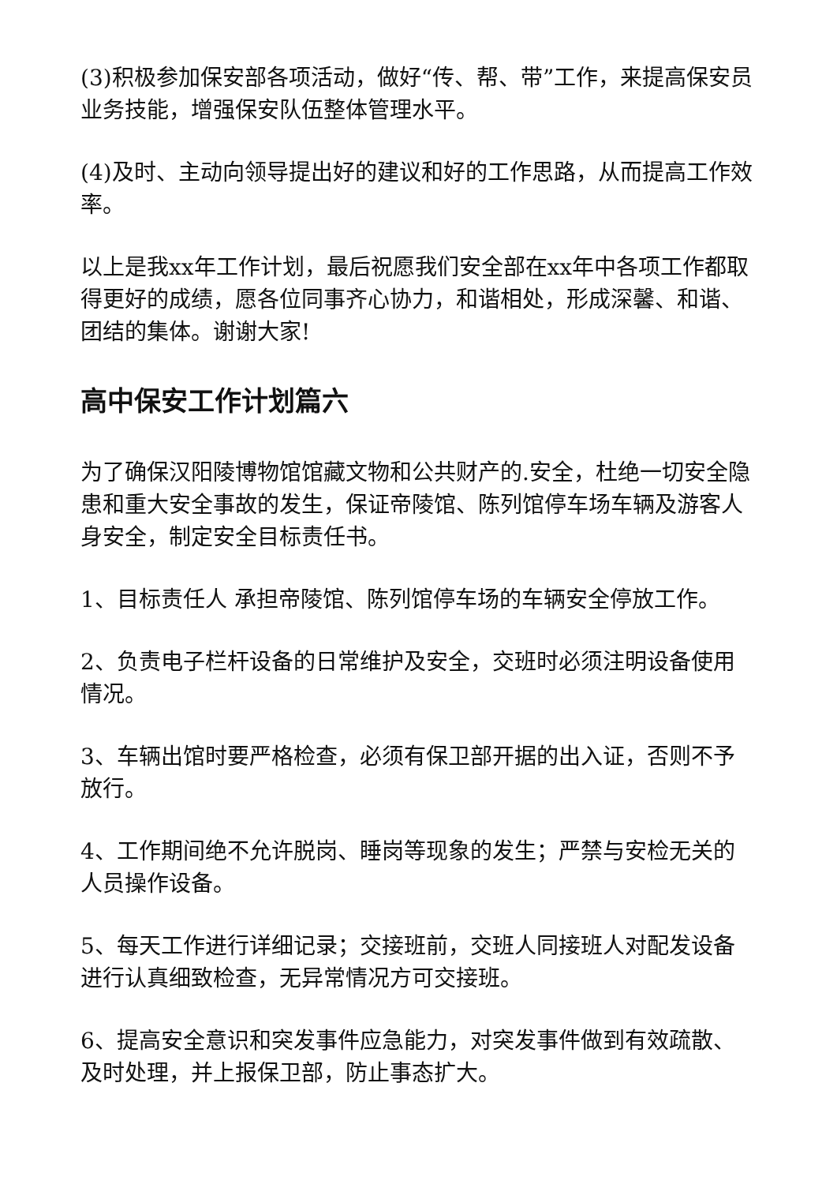(3)积极参加保安部各项活动，做好“传、帮、带”工作，来提高保安员业务技能，增强保安队伍整体管理水平。
(4)及时、主动向领导提出好的建议和好的工作思路，从而提高工作效率。
以上是我xx年工作计划，最后祝愿我们安全部在xx年中各项工作都取得更好的成绩，愿各位同事齐心协力，和谐相处，形成深馨、和谐、团结的集体。谢谢大家!
高中保安工作计划篇六
为了确保汉阳陵博物馆馆藏文物和公共财产的.安全，杜绝一切安全隐患和重大安全事故的发生，保证帝陵馆、陈列馆停车场车辆及游客人身安全，制定安全目标责任书。
1、目标责任人 承担帝陵馆、陈列馆停车场的车辆安全停放工作。
2、负责电子栏杆设备的日常维护及安全，交班时必须注明设备使用情况。
3、车辆出馆时要严格检查，必须有保卫部开据的出入证，否则不予放行。
4、工作期间绝不允许脱岗、睡岗等现象的发生；严禁与安检无关的人员操作设备。
5、每天工作进行详细记录；交接班前，交班人同接班人对配发设备进行认真细致检查，无异常情况方可交接班。
6、提高安全意识和突发事件应急能力，对突发事件做到有效疏散、及时处理，并上报保卫部，防止事态扩大。